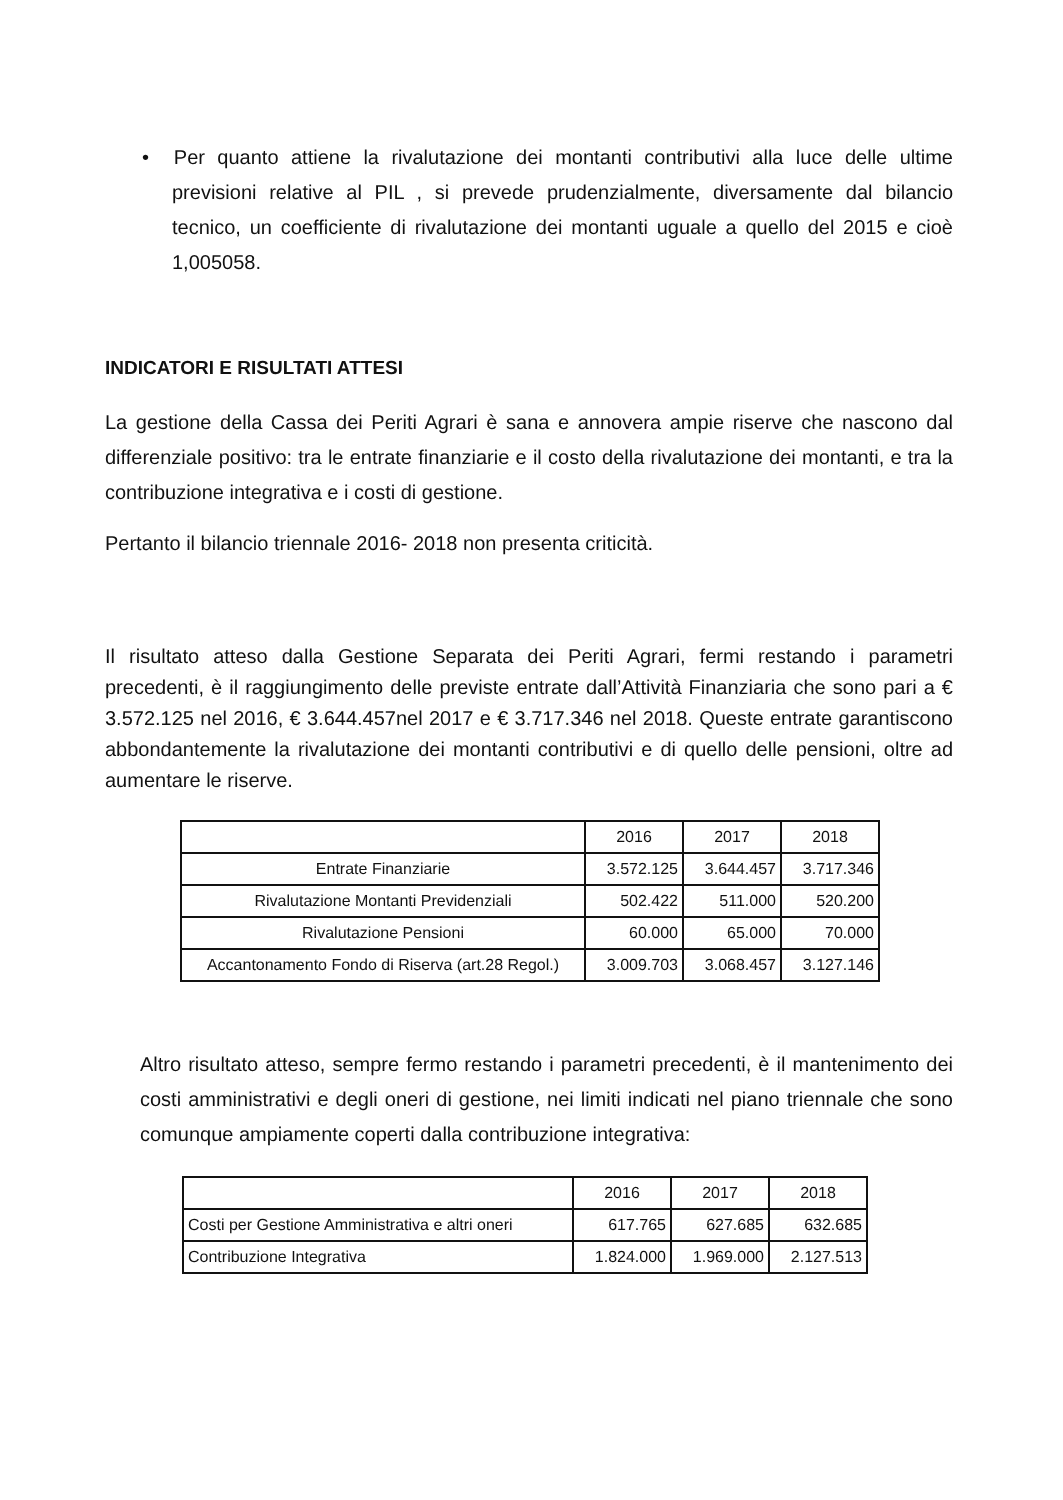• Per quanto attiene la rivalutazione dei montanti contributivi alla luce delle ultime previsioni relative al PIL , si prevede prudenzialmente, diversamente dal bilancio tecnico, un coefficiente di rivalutazione dei montanti uguale a quello del 2015 e cioè 1,005058.
INDICATORI E RISULTATI ATTESI
La gestione della Cassa dei Periti Agrari è sana e annovera ampie riserve che nascono dal differenziale positivo: tra le entrate finanziarie e il costo della rivalutazione dei montanti, e tra la contribuzione integrativa e i costi di gestione.
Pertanto il bilancio triennale 2016- 2018 non presenta criticità.
Il risultato atteso dalla Gestione Separata dei Periti Agrari, fermi restando i parametri precedenti, è il raggiungimento delle previste entrate dall’Attività Finanziaria che sono pari a € 3.572.125 nel 2016, € 3.644.457nel 2017 e € 3.717.346 nel 2018. Queste entrate garantiscono abbondantemente la rivalutazione dei montanti contributivi e di quello delle pensioni, oltre ad aumentare le riserve.
| | 2016 | 2017 | 2018 |
| Entrate Finanziarie | 3.572.125 | 3.644.457 | 3.717.346 |
| Rivalutazione Montanti Previdenziali | 502.422 | 511.000 | 520.200 |
| Rivalutazione Pensioni | 60.000 | 65.000 | 70.000 |
| Accantonamento Fondo di Riserva (art.28 Regol.) | 3.009.703 | 3.068.457 | 3.127.146 |
Altro risultato atteso, sempre fermo restando i parametri precedenti, è il mantenimento dei costi amministrativi e degli oneri di gestione, nei limiti indicati nel piano triennale che sono comunque ampiamente coperti dalla contribuzione integrativa:
| | 2016 | 2017 | 2018 |
| Costi per Gestione Amministrativa e altri oneri | 617.765 | 627.685 | 632.685 |
| Contribuzione Integrativa | 1.824.000 | 1.969.000 | 2.127.513 |